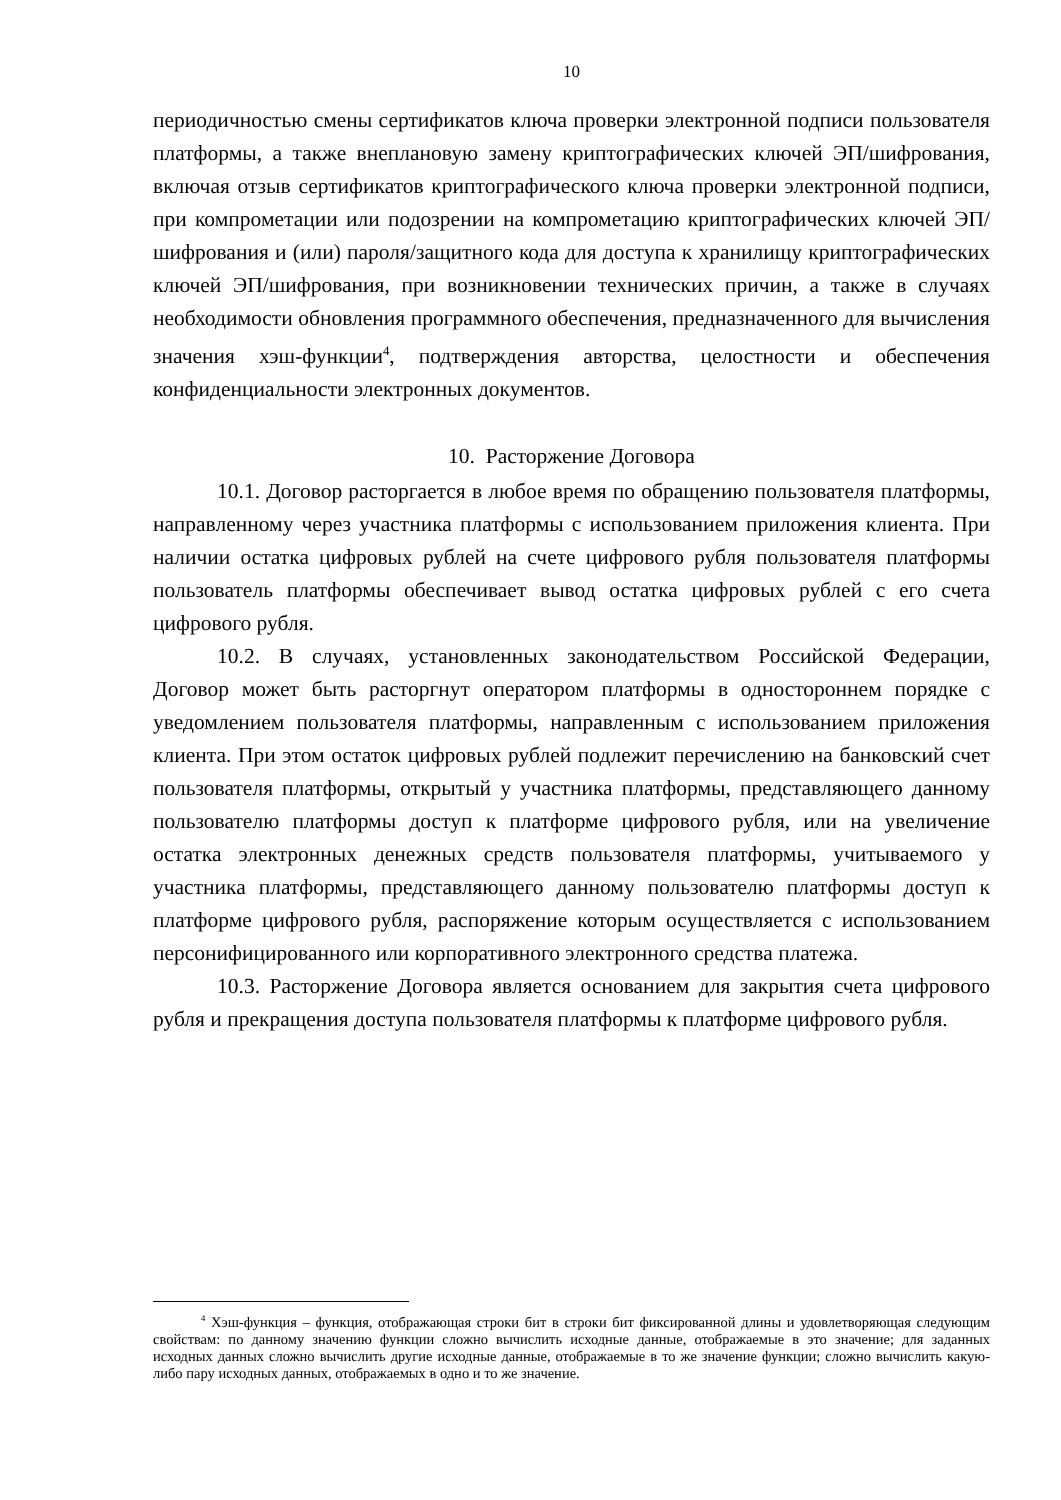10
периодичностью смены сертификатов ключа проверки электронной подписи пользователя платформы, а также внеплановую замену криптографических ключей ЭП/шифрования, включая отзыв сертификатов криптографического ключа проверки электронной подписи, при компрометации или подозрении на компрометацию криптографических ключей ЭП/шифрования и (или) пароля/защитного кода для доступа к хранилищу криптографических ключей ЭП/шифрования, при возникновении технических причин, а также в случаях необходимости обновления программного обеспечения, предназначенного для вычисления значения хэш-функции<sup>4</sup>, подтверждения авторства, целостности и обеспечения конфиденциальности электронных документов.
10. Расторжение Договора
10.1. Договор расторгается в любое время по обращению пользователя платформы, направленному через участника платформы с использованием приложения клиента. При наличии остатка цифровых рублей на счете цифрового рубля пользователя платформы пользователь платформы обеспечивает вывод остатка цифровых рублей с его счета цифрового рубля.
10.2. В случаях, установленных законодательством Российской Федерации, Договор может быть расторгнут оператором платформы в одностороннем порядке с уведомлением пользователя платформы, направленным с использованием приложения клиента. При этом остаток цифровых рублей подлежит перечислению на банковский счет пользователя платформы, открытый у участника платформы, представляющего данному пользователю платформы доступ к платформе цифрового рубля, или на увеличение остатка электронных денежных средств пользователя платформы, учитываемого у участника платформы, представляющего данному пользователю платформы доступ к платформе цифрового рубля, распоряжение которым осуществляется с использованием персонифицированного или корпоративного электронного средства платежа.
10.3. Расторжение Договора является основанием для закрытия счета цифрового рубля и прекращения доступа пользователя платформы к платформе цифрового рубля.
<sup>4</sup> Хэш-функция – функция, отображающая строки бит в строки бит фиксированной длины и удовлетворяющая следующим свойствам: по данному значению функции сложно вычислить исходные данные, отображаемые в это значение; для заданных исходных данных сложно вычислить другие исходные данные, отображаемые в то же значение функции; сложно вычислить какую-либо пару исходных данных, отображаемых в одно и то же значение.